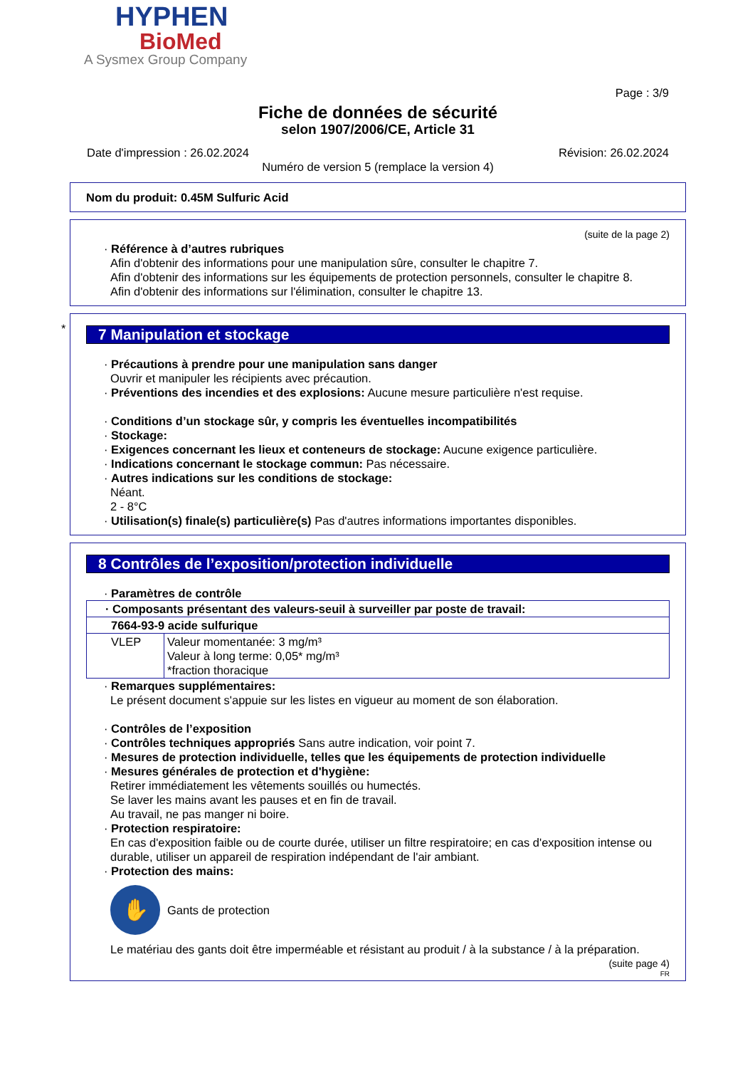HYPHEN
BioMed
A Sysmex Group Company
Page : 3/9
Fiche de données de sécurité
selon 1907/2006/CE, Article 31
Date d'impression : 26.02.2024 Révision: 26.02.2024
Numéro de version 5 (remplace la version 4)
Nom du produit: 0.45M Sulfuric Acid
(suite de la page 2)
· Référence à d’autres rubriques
Afin d'obtenir des informations pour une manipulation sûre, consulter le chapitre 7.
Afin d'obtenir des informations sur les équipements de protection personnels, consulter le chapitre 8.
Afin d'obtenir des informations sur l'élimination, consulter le chapitre 13.
*
7 Manipulation et stockage
· Précautions à prendre pour une manipulation sans danger
Ouvrir et manipuler les récipients avec précaution.
· Préventions des incendies et des explosions: Aucune mesure particulière n'est requise.
· Conditions d’un stockage sûr, y compris les éventuelles incompatibilités
· Stockage:
· Exigences concernant les lieux et conteneurs de stockage: Aucune exigence particulière.
· Indications concernant le stockage commun: Pas nécessaire.
· Autres indications sur les conditions de stockage:
Néant.
2 - 8°C
· Utilisation(s) finale(s) particulière(s) Pas d'autres informations importantes disponibles.
8 Contrôles de l’exposition/protection individuelle
· Paramètres de contrôle
| · Composants présentant des valeurs-seuil à surveiller par poste de travail: | |
| 7664-93-9 acide sulfurique | |
| VLEP | Valeur momentanée: 3 mg/m³ Valeur à long terme: 0,05* mg/m³ *fraction thoracique |
· Remarques supplémentaires:
Le présent document s'appuie sur les listes en vigueur au moment de son élaboration.
· Contrôles de l’exposition
· Contrôles techniques appropriés Sans autre indication, voir point 7.
· Mesures de protection individuelle, telles que les équipements de protection individuelle
· Mesures générales de protection et d'hygiène:
Retirer immédiatement les vêtements souillés ou humectés.
Se laver les mains avant les pauses et en fin de travail.
Au travail, ne pas manger ni boire.
· Protection respiratoire:
En cas d'exposition faible ou de courte durée, utiliser un filtre respiratoire; en cas d'exposition intense ou durable, utiliser un appareil de respiration indépendant de l'air ambiant.
· Protection des mains:
✋
Gants de protection
Le matériau des gants doit être imperméable et résistant au produit / à la substance / à la préparation.
(suite page 4)
FR